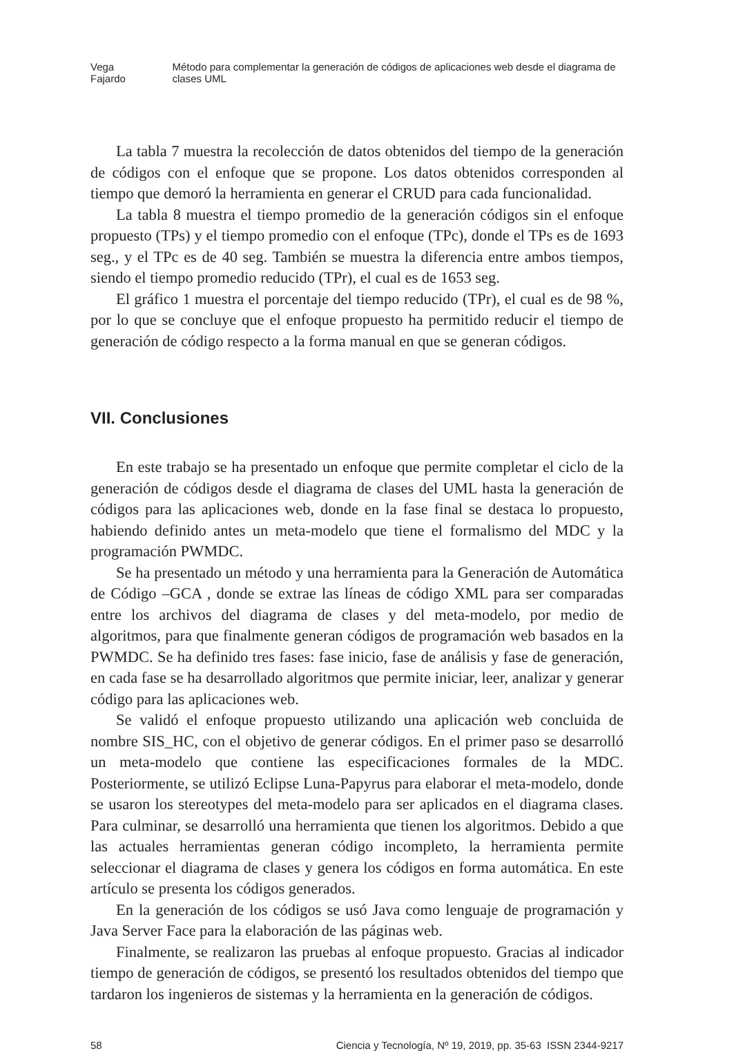Vega Fajardo Método para complementar la generación de códigos de aplicaciones web desde el diagrama de clases UML
La tabla 7 muestra la recolección de datos obtenidos del tiempo de la generación de códigos con el enfoque que se propone. Los datos obtenidos corresponden al tiempo que demoró la herramienta en generar el CRUD para cada funcionalidad.
La tabla 8 muestra el tiempo promedio de la generación códigos sin el enfoque propuesto (TPs) y el tiempo promedio con el enfoque (TPc), donde el TPs es de 1693 seg., y el TPc es de 40 seg. También se muestra la diferencia entre ambos tiempos, siendo el tiempo promedio reducido (TPr), el cual es de 1653 seg.
El gráfico 1 muestra el porcentaje del tiempo reducido (TPr), el cual es de 98 %, por lo que se concluye que el enfoque propuesto ha permitido reducir el tiempo de generación de código respecto a la forma manual en que se generan códigos.
VII. Conclusiones
En este trabajo se ha presentado un enfoque que permite completar el ciclo de la generación de códigos desde el diagrama de clases del UML hasta la generación de códigos para las aplicaciones web, donde en la fase final se destaca lo propuesto, habiendo definido antes un meta-modelo que tiene el formalismo del MDC y la programación PWMDC.
Se ha presentado un método y una herramienta para la Generación de Automática de Código –GCA , donde se extrae las líneas de código XML para ser comparadas entre los archivos del diagrama de clases y del meta-modelo, por medio de algoritmos, para que finalmente generan códigos de programación web basados en la PWMDC. Se ha definido tres fases: fase inicio, fase de análisis y fase de generación, en cada fase se ha desarrollado algoritmos que permite iniciar, leer, analizar y generar código para las aplicaciones web.
Se validó el enfoque propuesto utilizando una aplicación web concluida de nombre SIS_HC, con el objetivo de generar códigos. En el primer paso se desarrolló un meta-modelo que contiene las especificaciones formales de la MDC. Posteriormente, se utilizó Eclipse Luna-Papyrus para elaborar el meta-modelo, donde se usaron los stereotypes del meta-modelo para ser aplicados en el diagrama clases. Para culminar, se desarrolló una herramienta que tienen los algoritmos. Debido a que las actuales herramientas generan código incompleto, la herramienta permite seleccionar el diagrama de clases y genera los códigos en forma automática. En este artículo se presenta los códigos generados.
En la generación de los códigos se usó Java como lenguaje de programación y Java Server Face para la elaboración de las páginas web.
Finalmente, se realizaron las pruebas al enfoque propuesto. Gracias al indicador tiempo de generación de códigos, se presentó los resultados obtenidos del tiempo que tardaron los ingenieros de sistemas y la herramienta en la generación de códigos.
58 Ciencia y Tecnología, Nº 19, 2019, pp. 35-63 ISSN 2344-9217